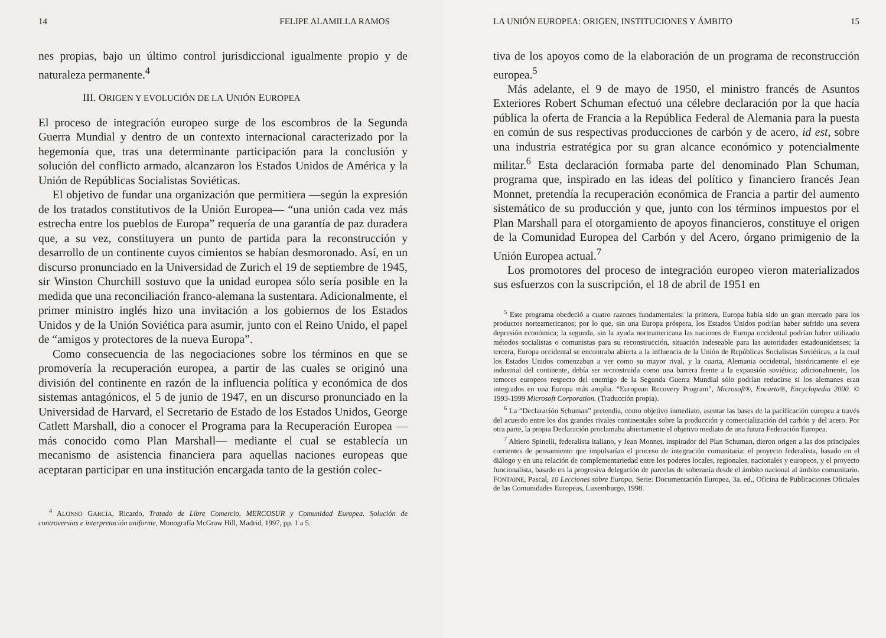14 FELIPE ALAMILLA RAMOS
nes propias, bajo un último control jurisdiccional igualmente propio y de naturaleza permanente.<sup>4</sup>
III. ORIGEN Y EVOLUCIÓN DE LA UNIÓN EUROPEA
El proceso de integración europeo surge de los escombros de la Segunda Guerra Mundial y dentro de un contexto internacional caracterizado por la hegemonía que, tras una determinante participación para la conclusión y solución del conflicto armado, alcanzaron los Estados Unidos de América y la Unión de Repúblicas Socialistas Soviéticas.
El objetivo de fundar una organización que permitiera —según la expresión de los tratados constitutivos de la Unión Europea— “una unión cada vez más estrecha entre los pueblos de Europa” requería de una garantía de paz duradera que, a su vez, constituyera un punto de partida para la reconstrucción y desarrollo de un continente cuyos cimientos se habían desmoronado. Así, en un discurso pronunciado en la Universidad de Zurich el 19 de septiembre de 1945, sir Winston Churchill sostuvo que la unidad europea sólo sería posible en la medida que una reconciliación franco-alemana la sustentara. Adicionalmente, el primer ministro inglés hizo una invitación a los gobiernos de los Estados Unidos y de la Unión Soviética para asumir, junto con el Reino Unido, el papel de “amigos y protectores de la nueva Europa”.
Como consecuencia de las negociaciones sobre los términos en que se promovería la recuperación europea, a partir de las cuales se originó una división del continente en razón de la influencia política y económica de dos sistemas antagónicos, el 5 de junio de 1947, en un discurso pronunciado en la Universidad de Harvard, el Secretario de Estado de los Estados Unidos, George Catlett Marshall, dio a conocer el Programa para la Recuperación Europea —más conocido como Plan Marshall— mediante el cual se establecía un mecanismo de asistencia financiera para aquellas naciones europeas que aceptaran participar en una institución encargada tanto de la gestión colec-
<sup>4</sup> ALONSO GARCÍA, Ricardo, Tratado de Libre Comercio, MERCOSUR y Comunidad Europea. Solución de controversias e interpretación uniforme, Monografía McGraw Hill, Madrid, 1997, pp. 1 a 5.
LA UNIÓN EUROPEA: ORIGEN, INSTITUCIONES Y ÁMBITO 15
tiva de los apoyos como de la elaboración de un programa de reconstrucción europea.<sup>5</sup>
Más adelante, el 9 de mayo de 1950, el ministro francés de Asuntos Exteriores Robert Schuman efectuó una célebre declaración por la que hacía pública la oferta de Francia a la República Federal de Alemania para la puesta en común de sus respectivas producciones de carbón y de acero, id est, sobre una industria estratégica por su gran alcance económico y potencialmente militar.<sup>6</sup> Esta declaración formaba parte del denominado Plan Schuman, programa que, inspirado en las ideas del político y financiero francés Jean Monnet, pretendía la recuperación económica de Francia a partir del aumento sistemático de su producción y que, junto con los términos impuestos por el Plan Marshall para el otorgamiento de apoyos financieros, constituye el origen de la Comunidad Europea del Carbón y del Acero, órgano primigenio de la Unión Europea actual.<sup>7</sup>
Los promotores del proceso de integración europeo vieron materializados sus esfuerzos con la suscripción, el 18 de abril de 1951 en
<sup>5</sup> Este programa obedeció a cuatro razones fundamentales: la primera, Europa había sido un gran mercado para los productos norteamericanos; por lo que, sin una Europa próspera, los Estados Unidos podrían haber sufrido una severa depresión económica; la segunda, sin la ayuda norteamericana las naciones de Europa occidental podrían haber utilizado métodos socialistas o comunistas para su reconstrucción, situación indeseable para las autoridades estadounidenses; la tercera, Europa occidental se encontraba abierta a la influencia de la Unión de Repúblicas Socialistas Soviéticas, a la cual los Estados Unidos comenzaban a ver como su mayor rival, y la cuarta, Alemania occidental, históricamente el eje industrial del continente, debía ser reconstruida como una barrera frente a la expansión soviética; adicionalmente, los temores europeos respecto del enemigo de la Segunda Guerra Mundial sólo podrían reducirse si los alemanes eran integrados en una Europa más amplia. “European Recovery Program”, Microsoft®, Encarta®, Encyclopedia 2000. © 1993-1999 Microsoft Corporation. (Traducción propia).
<sup>6</sup> La “Declaración Schuman” pretendía, como objetivo inmediato, asentar las bases de la pacificación europea a través del acuerdo entre los dos grandes rivales continentales sobre la producción y comercialización del carbón y del acero. Por otra parte, la propia Declaración proclamaba abiertamente el objetivo mediato de una futura Federación Europea.
<sup>7</sup> Altiero Spinelli, federalista italiano, y Jean Monnet, inspirador del Plan Schuman, dieron origen a las dos principales corrientes de pensamiento que impulsarían el proceso de integración comunitaria: el proyecto federalista, basado en el diálogo y en una relación de complementariedad entre los poderes locales, regionales, nacionales y europeos, y el proyecto funcionalista, basado en la progresiva delegación de parcelas de soberanía desde el ámbito nacional al ámbito comunitario. FONTAINE, Pascal, 10 Lecciones sobre Europa, Serie: Documentación Europea, 3a. ed., Oficina de Publicaciones Oficiales de las Comunidades Europeas, Luxemburgo, 1998.